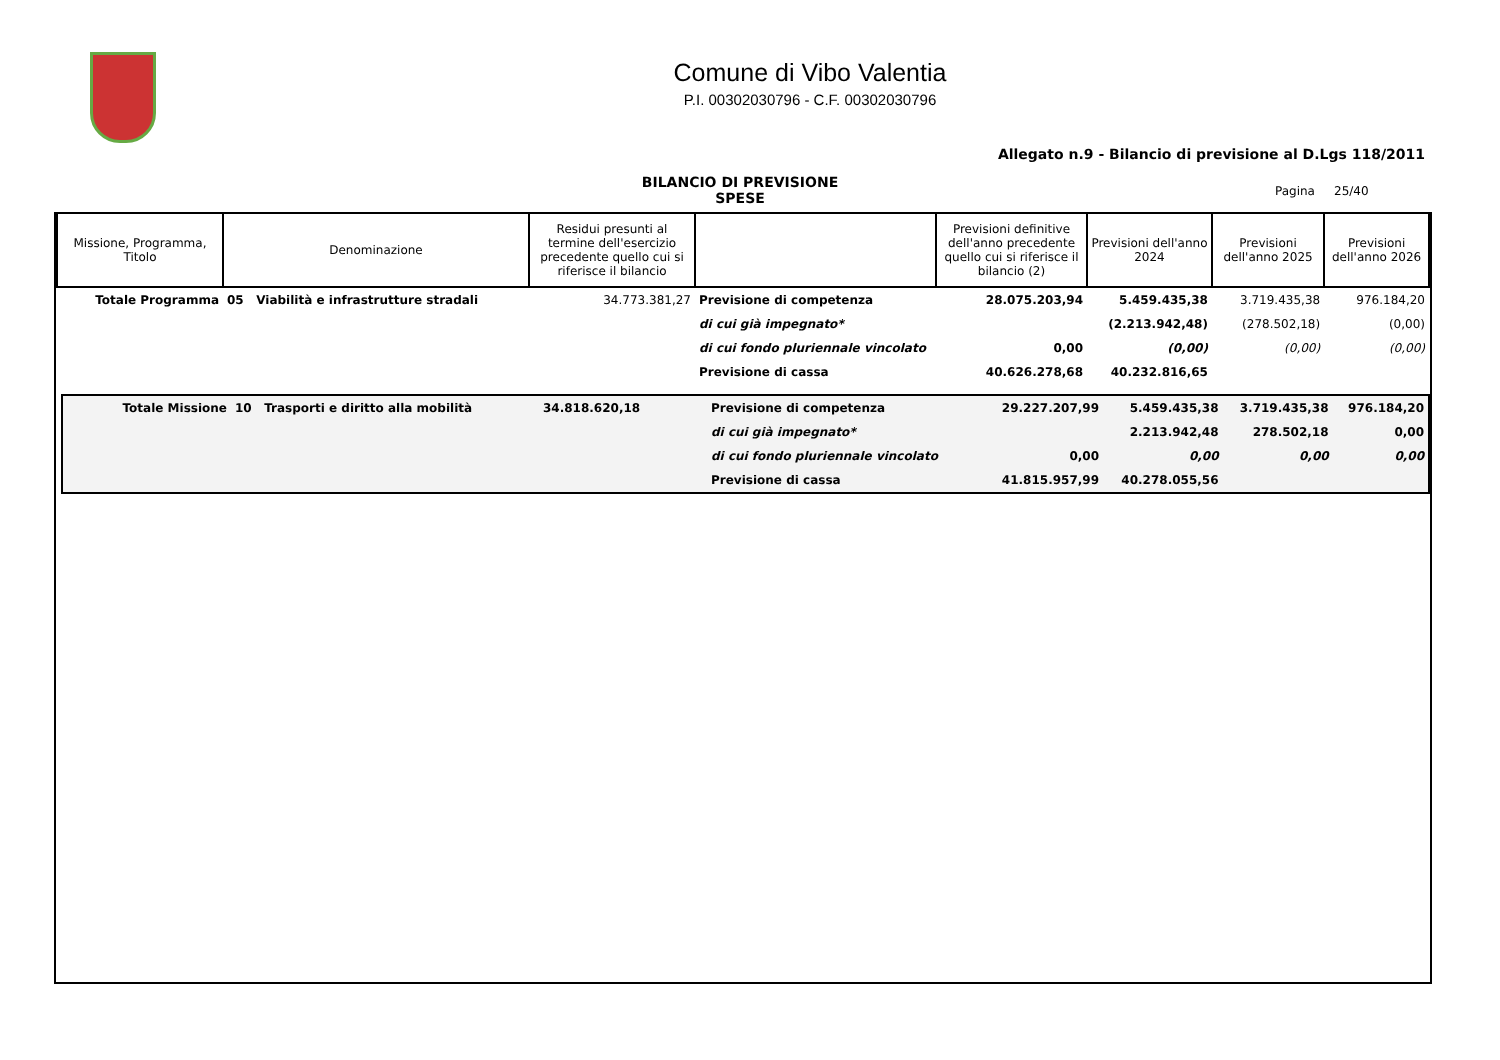Comune di Vibo Valentia
P.I. 00302030796 - C.F. 00302030796
Allegato n.9 - Bilancio di previsione al D.Lgs 118/2011
BILANCIO DI PREVISIONE
SPESE
Pagina 25/40
| Missione, Programma, Titolo | Denominazione | Residui presunti al termine dell'esercizio precedente quello cui si riferisce il bilancio | | Previsioni definitive dell'anno precedente quello cui si riferisce il bilancio (2) | Previsioni dell'anno 2024 | Previsioni dell'anno 2025 | Previsioni dell'anno 2026 |
| --- | --- | --- | --- | --- | --- | --- | --- |
| Totale Programma | 05 Viabilità e infrastrutture stradali | 34.773.381,27 | Previsione di competenza | 28.075.203,94 | 5.459.435,38 | 3.719.435,38 | 976.184,20 |
| | | | di cui già impegnato* | | (2.213.942,48) | (278.502,18) | (0,00) |
| | | | di cui fondo pluriennale vincolato | 0,00 | (0,00) | (0,00) | (0,00) |
| | | | Previsione di cassa | 40.626.278,68 | 40.232.816,65 | | |
| Totale Missione | 10 Trasporti e diritto alla mobilità | 34.818.620,18 | Previsione di competenza | 29.227.207,99 | 5.459.435,38 | 3.719.435,38 | 976.184,20 |
| | | | di cui già impegnato* | | 2.213.942,48 | 278.502,18 | 0,00 |
| | | | di cui fondo pluriennale vincolato | 0,00 | 0,00 | 0,00 | 0,00 |
| | | | Previsione di cassa | 41.815.957,99 | 40.278.055,56 | | |